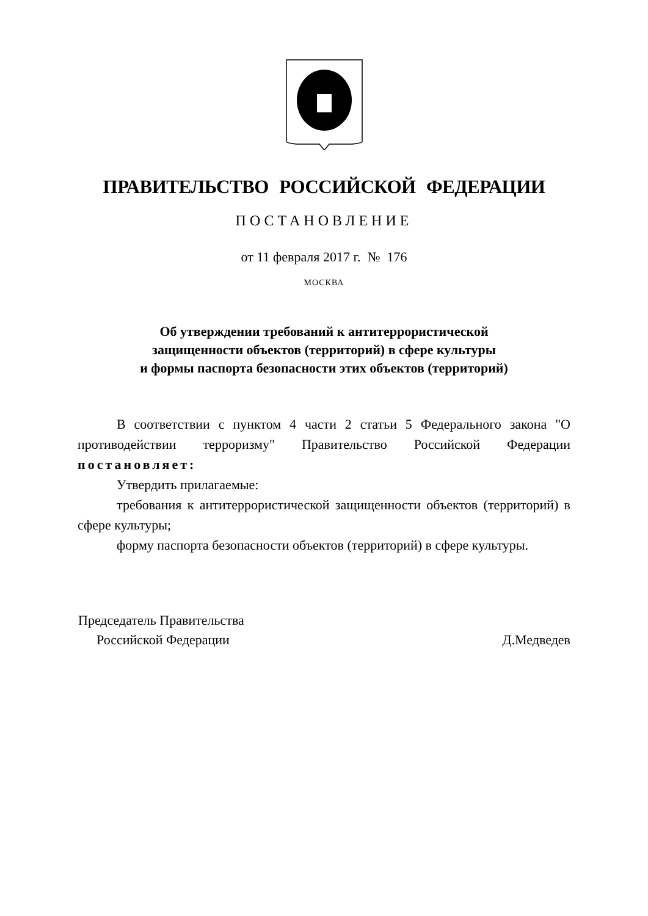ПРАВИТЕЛЬСТВО РОССИЙСКОЙ ФЕДЕРАЦИИ
ПОСТАНОВЛЕНИЕ
от 11 февраля 2017 г. № 176
МОСКВА
Об утверждении требований к антитеррористической
защищенности объектов (территорий) в сфере культуры
и формы паспорта безопасности этих объектов (территорий)
В соответствии с пунктом 4 части 2 статьи 5 Федерального закона "О противодействии терроризму" Правительство Российской Федерации постановляет:
Утвердить прилагаемые:
требования к антитеррористической защищенности объектов (территорий) в сфере культуры;
форму паспорта безопасности объектов (территорий) в сфере культуры.
Председатель Правительства
Российской Федерации Д.Медведев